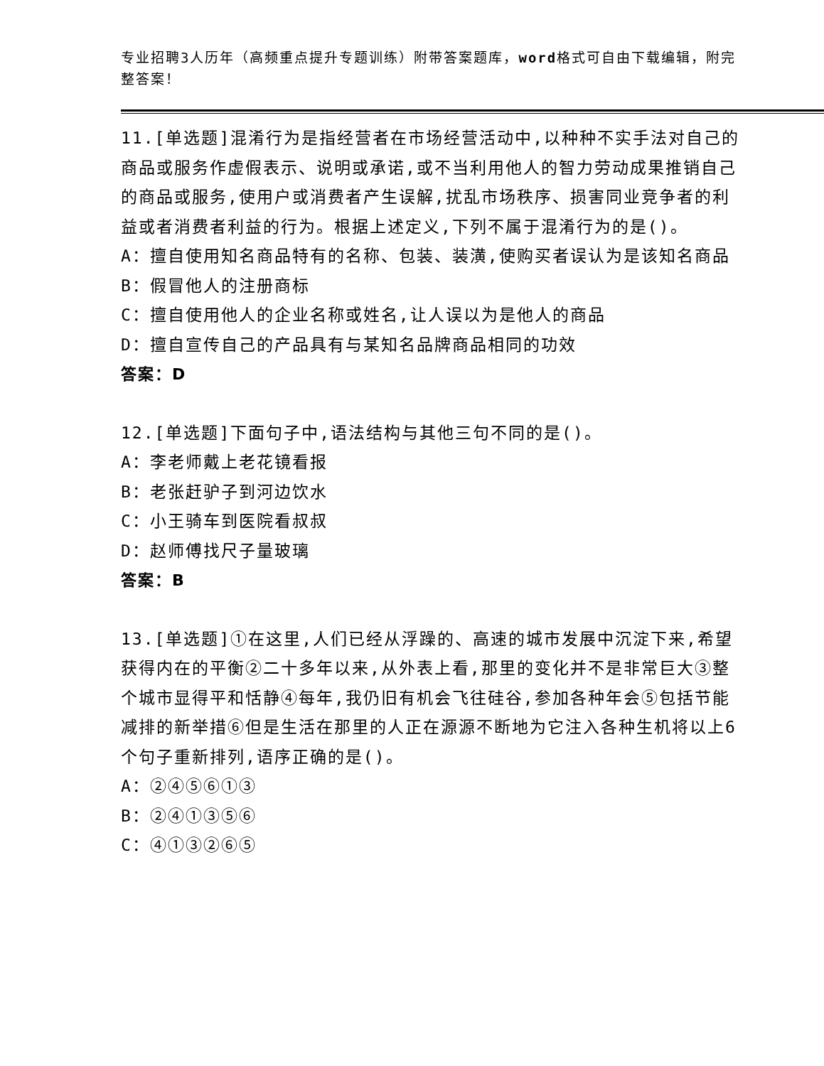专业招聘3人历年（高频重点提升专题训练）附带答案题库，word格式可自由下载编辑，附完整答案！
11.[单选题]混淆行为是指经营者在市场经营活动中,以种种不实手法对自己的商品或服务作虚假表示、说明或承诺,或不当利用他人的智力劳动成果推销自己的商品或服务,使用户或消费者产生误解,扰乱市场秩序、损害同业竞争者的利益或者消费者利益的行为。根据上述定义,下列不属于混淆行为的是()。
A：擅自使用知名商品特有的名称、包装、装潢,使购买者误认为是该知名商品
B：假冒他人的注册商标
C：擅自使用他人的企业名称或姓名,让人误以为是他人的商品
D：擅自宣传自己的产品具有与某知名品牌商品相同的功效
答案：D
12.[单选题]下面句子中,语法结构与其他三句不同的是()。
A：李老师戴上老花镜看报
B：老张赶驴子到河边饮水
C：小王骑车到医院看叔叔
D：赵师傅找尺子量玻璃
答案：B
13.[单选题]①在这里,人们已经从浮躁的、高速的城市发展中沉淀下来,希望获得内在的平衡②二十多年以来,从外表上看,那里的变化并不是非常巨大③整个城市显得平和恬静④每年,我仍旧有机会飞往硅谷,参加各种年会⑤包括节能减排的新举措⑥但是生活在那里的人正在源源不断地为它注入各种生机将以上6个句子重新排列,语序正确的是()。
A：②④⑤⑥①③
B：②④①③⑤⑥
C：④①③②⑥⑤